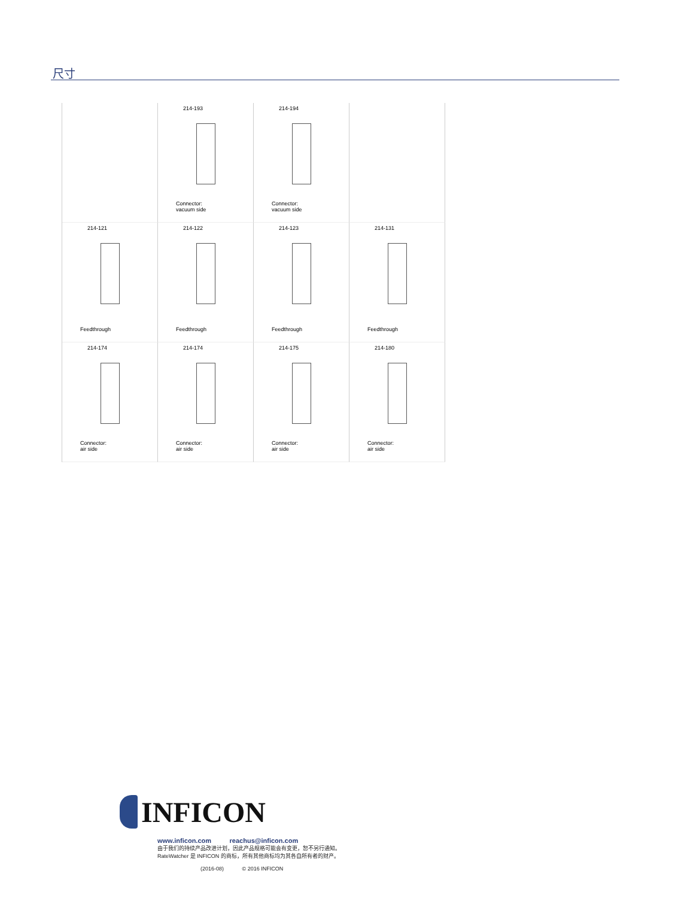尺寸
214-193
Connector:
vacuum side
214-194
Connector:
vacuum side
214-121
Feedthrough
214-122
Feedthrough
214-123
Feedthrough
214-131
Feedthrough
214-174
Connector:
air side
214-174
Connector:
air side
214-175
Connector:
air side
214-180
Connector:
air side
INFICON
www.inficon.com reachus@inficon.com
由于我们的持续产品改进计划，因此产品规格可能会有变更，恕不另行通知。
RateWatcher 是 INFICON 的商标，所有其他商标均为其各自所有者的财产。
(2016-08) © 2016 INFICON